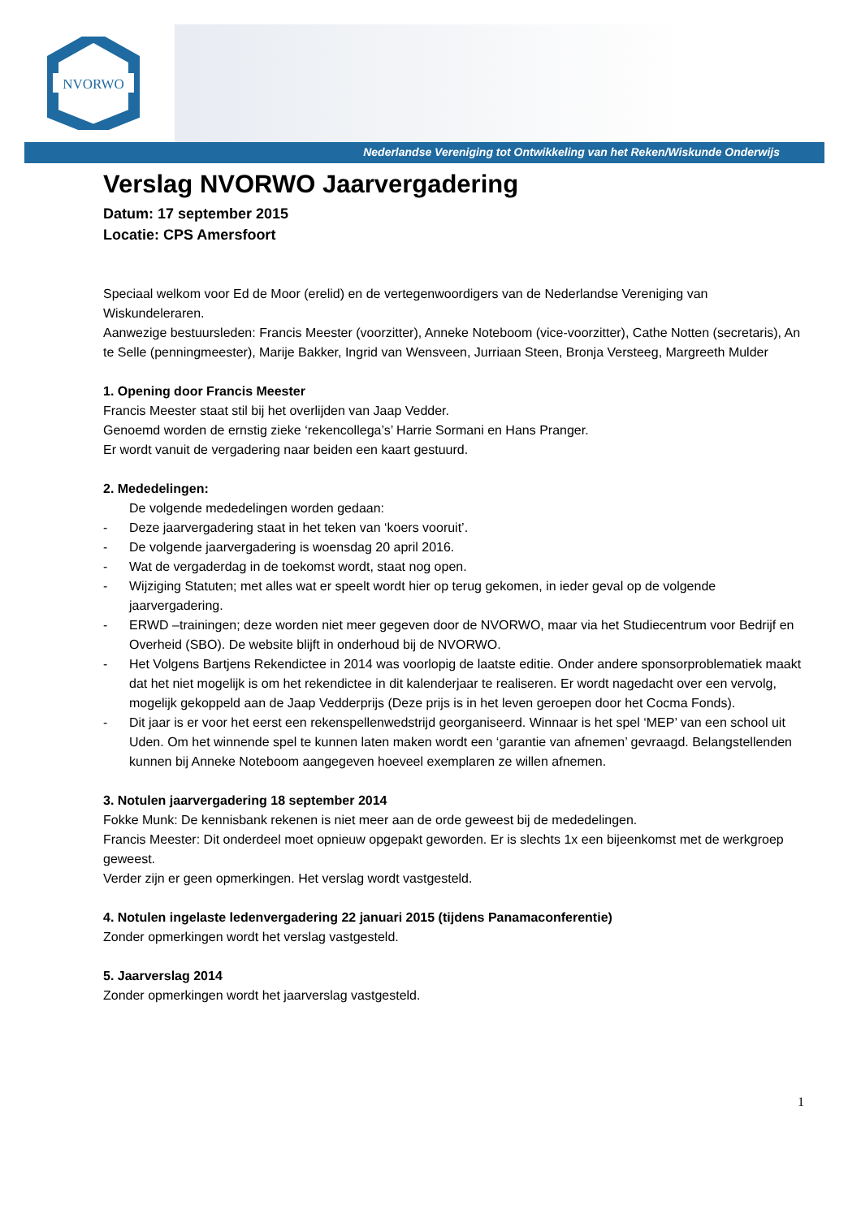NVORWO
Nederlandse Vereniging tot Ontwikkeling van het Reken/Wiskunde Onderwijs
Verslag NVORWO Jaarvergadering
Datum: 17 september 2015
Locatie: CPS Amersfoort
Speciaal welkom voor Ed de Moor (erelid) en de vertegenwoordigers van de Nederlandse Vereniging van Wiskundeleraren.
Aanwezige bestuursleden: Francis Meester (voorzitter), Anneke Noteboom (vice-voorzitter), Cathe Notten (secretaris), An te Selle (penningmeester), Marije Bakker, Ingrid van Wensveen, Jurriaan Steen, Bronja Versteeg, Margreeth Mulder
1. Opening door Francis Meester
Francis Meester staat stil bij het overlijden van Jaap Vedder.
Genoemd worden de ernstig zieke ‘rekencollega’s’ Harrie Sormani en Hans Pranger.
Er wordt vanuit de vergadering naar beiden een kaart gestuurd.
2. Mededelingen:
De volgende mededelingen worden gedaan:
- Deze jaarvergadering staat in het teken van ‘koers vooruit’.
- De volgende jaarvergadering is woensdag 20 april 2016.
- Wat de vergaderdag in de toekomst wordt, staat nog open.
- Wijziging Statuten; met alles wat er speelt wordt hier op terug gekomen, in ieder geval op de volgende jaarvergadering.
- ERWD –trainingen; deze worden niet meer gegeven door de NVORWO, maar via het Studiecentrum voor Bedrijf en Overheid (SBO). De website blijft in onderhoud bij de NVORWO.
- Het Volgens Bartjens Rekendictee in 2014 was voorlopig de laatste editie. Onder andere sponsorproblematiek maakt dat het niet mogelijk is om het rekendictee in dit kalenderjaar te realiseren. Er wordt nagedacht over een vervolg, mogelijk gekoppeld aan de Jaap Vedderprijs (Deze prijs is in het leven geroepen door het Cocma Fonds).
- Dit jaar is er voor het eerst een rekenspellenwedstrijd georganiseerd. Winnaar is het spel ‘MEP’ van een school uit Uden. Om het winnende spel te kunnen laten maken wordt een ‘garantie van afnemen’ gevraagd. Belangstellenden kunnen bij Anneke Noteboom aangegeven hoeveel exemplaren ze willen afnemen.
3. Notulen jaarvergadering 18 september 2014
Fokke Munk: De kennisbank rekenen is niet meer aan de orde geweest bij de mededelingen.
Francis Meester: Dit onderdeel moet opnieuw opgepakt geworden. Er is slechts 1x een bijeenkomst met de werkgroep geweest.
Verder zijn er geen opmerkingen. Het verslag wordt vastgesteld.
4. Notulen ingelaste ledenvergadering 22 januari 2015 (tijdens Panamaconferentie)
Zonder opmerkingen wordt het verslag vastgesteld.
5. Jaarverslag 2014
Zonder opmerkingen wordt het jaarverslag vastgesteld.
1